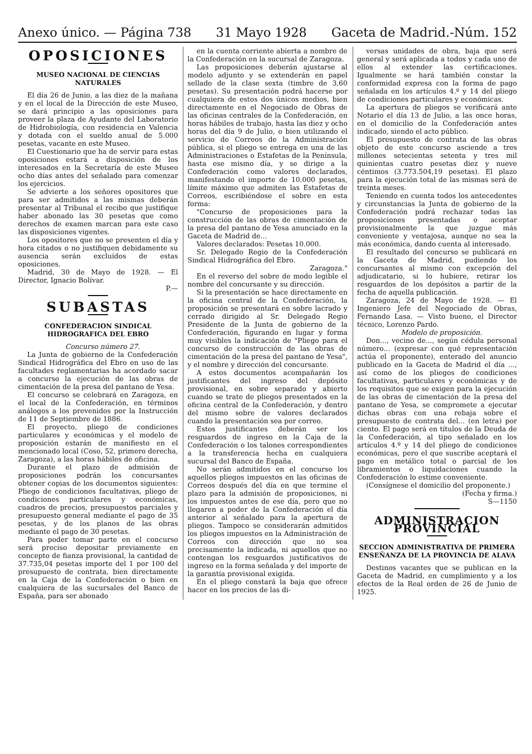Anexo único. — Página 738 31 Mayo 1928 Gaceta de Madrid.-Núm. 152
OPOSICIONES
MUSEO NACIONAL DE CIENCIAS NATURALES
El día 26 de Junio, a las diez de la mañana y en el local de la Dirección de este Museo, se dará principio a las oposiciones para proveer la plaza de Ayudante del Laboratorio de Hidrobiología, con residencia en Valencia y dotada con el sueldo anual de 5.000 pesetas, vacante en este Museo.
El Cuestionario que ha de servir para estas oposiciones estará a disposición de los interesados en la Secretaría de este Museo ocho días antes del señalado para comenzar los ejercicios.
Se advierte a los señores opositores que para ser admitidos a las mismas deberán presentar al Tribunal el recibo que justifique haber abonado las 30 pesetas que como derechos de examen marcan para este caso las disposiciones vigentes.
Los opositores que no se presenten el día y hora citados o no justifiquen debidamente su ausencia serán excluídos de estas oposiciones.
Madrid, 30 de Mayo de 1928. — El Director, Ignacio Bolívar.
P.—
SUBASTAS
CONFEDERACION SINDICAL HIDROGRAFICA DEL EBRO
Concurso número 27.
La Junta de gobierno de la Confederación Sindical Hidrográfica del Ebro en uso de las facultades reglamentarias ha acordado sacar a concurso la ejecución de las obras de cimentación de la presa del pantano de Yesa.
El concurso se celebrará en Zaragoza, en el local de la Confederación, en términos análogos a los prevenidos por la Instrucción de 11 de Septiembre de 1886.
El proyecto, pliego de condiciones particulares y económicas y el modelo de proposición estarán de manifiesto en el mencionado local (Coso, 52, primero derecha, Zaragoza), a las horas hábiles de oficina.
Durante el plazo de admisión de proposiciones podrán los concursantes obtener copias de los documentos siguientes: Pliego de condiciones facultativas, pliego de condiciones particulares y económicas, cuadros de precios, presupuestos parciales y presupuesto general mediante el pago de 35 pesetas, y de los planos de las obras mediante el pago de 30 pesetas.
Para poder tomar parte en el concurso será preciso depositar previamente en concepto de fianza provisional, la cantidad de 37.735,04 pesetas importe del 1 por 100 del presupuesto de contrata, bien directamente en la Caja de la Confederación o bien en cualquiera de las sucursales del Banco de España, para ser abonado
en la cuenta corriente abierta a nombre de la Confederación en la sucursal de Zaragoza.
Las proposiciones deberán ajustarse al modelo adjunto y se extenderán en papel sellado de la clase sexta (timbre de 3,60 pesetas). Su presentación podrá hacerse por cualquiera de estos dos únicos medios, bien directamente en el Negociado de Obras de las oficinas centrales de la Confederación, en horas hábiles de trabajo, hasta las diez y ocho horas del día 9 de Julio, o bien utilizando el servicio de Correos de la Administración pública, si el pliego se entrega en una de las Administraciones o Estafetas de la Península, hasta ese mismo día, y se dirige a la Confederación como valores declarados, manifestando el importe de 10.000 pesetas, límite máximo que admiten las Estafetas de Correos, escribiéndose el sobre en esta forma:
"Concurso de proposiciones para la construcción de las obras de cimentación de la presa del pantano de Yesa anunciado en la Gaceta de Madrid de...
Valores declarados: Pesetas 10.000.
Sr. Delegado Regio de la Confederación Sindical Hidrográfica del Ebro.
Zaragoza."
En el reverso del sobre de modo legible el nombre del concursante y su dirección.
Si la presentación se hace directamente en la oficina central de la Confederación, la proposición se presentará en sobre lacrado y cerrado dirigido al Sr. Delegado Regio Presidente de la Junta de gobierno de la Confederación, figurando en lugar y forma muy visibles la indicación de "Pliego para el concurso de construcción de las obras de cimentación de la presa del pantano de Yesa", y el nombre y dirección del concursante.
A estos documentos acompañarán los justificantes del ingreso del depósito provisional, en sobre separado y abierto cuando se trate de pliegos presentados en la oficina central de la Confederación, y dentro del mismo sobre de valores declarados cuando la presentación sea por correo.
Estos justificantes deberán ser los resguardos de ingreso en la Caja de la Confederación o los talones correspondientes a la transferencia hecha en cualquiera sucursal del Banco de España.
No serán admitidos en el concurso los aquellos pliegos impuestos en las oficinas de Correos después del día en que termine el plazo para la admisión de proposiciones, ni los impuestos antes de ese día, pero que no llegaren a poder de la Confederación el día anterior al señalado para la apertura de pliegos. Tampoco se considerarán admitidos los pliegos impuestos en la Administración de Correos con dirección que no sea precisamente la indicada, ni aquellos que no contengan los resguardos justificativos de ingreso en la forma señalada y del importe de la garantía provisional exigida.
En el pliego constará la baja que ofrece hacer en los precios de las di-
versas unidades de obra, baja que será general y será aplicada a todos y cada uno de ellos al extender las certificaciones. Igualmente se hará también constar la conformidad expresa con la forma de pago señalada en los artículos 4.º y 14 del pliego de condiciones particulares y económicas.
La apertura de pliegos se verificará ante Notario el día 13 de Julio, a las once horas, en el domicilio de la Confederación antes indicado, siendo el acto público.
El presupuesto de contrata de las obras objeto de este concurso asciende a tres millones setecientas setenta y tres mil quinientas cuatro pesetas diez y nueve céntimos (3.773.504,19 pesetas). El plazo para la ejecución total de las mismas será de treinta meses.
Teniendo en cuenta todos los antecedentes y circunstancias la Junta de gobierno de la Confederación podrá rechazar todas las proposiciones presentadas o aceptar provisionalmente la que juzgue más conveniente y ventajosa, aunque no sea la más económica, dando cuenta al interesado.
El resultado del concurso se publicará en la Gaceta de Madrid, pudiendo los concursantes al mismo con excepción del adjudicatario, si lo hubiere, retirar los resguardos de los depósitos a partir de la fecha de aquella publicación.
Zaragoza, 24 de Mayo de 1928. — El Ingeniero Jefe del Negociado de Obras, Fernando Lasa. — Visto bueno, el Director técnico, Lorenzo Pardo.
Modelo de proposición.
Don..., vecino de..., según cédula personal número... (expresar con qué representación actúa el proponente), enterado del anuncio publicado en la Gaceta de Madrid el día ..., así como de los pliegos de condiciones facultativas, particulares y económicas y de los requisitos que se exigen para la ejecución de las obras de cimentación de la presa del pantano de Yesa, se compromete a ejecutar dichas obras con una rebaja sobre el presupuesto de contrata del... (en letra) por ciento. El pago será en títulos de la Deuda de la Confederación, al tipo señalado en los artículos 4.º y 14 del pliego de condiciones económicas, pero el que suscribe aceptará el pago en metálico total o parcial de los libramientos o liquidaciones cuando la Confederación lo estime conveniente.
(Consígnese el domicilio del proponente.)
(Fecha y firma.)
S—1150
ADMINISTRACION PROVINCIAL
SECCION ADMINISTRATIVA DE PRIMERA ENSEÑANZA DE LA PROVINCIA DE ALAVA
Destinos vacantes que se publican en la Gaceta de Madrid, en cumplimiento y a los efectos de la Real orden de 26 de Junio de 1925.